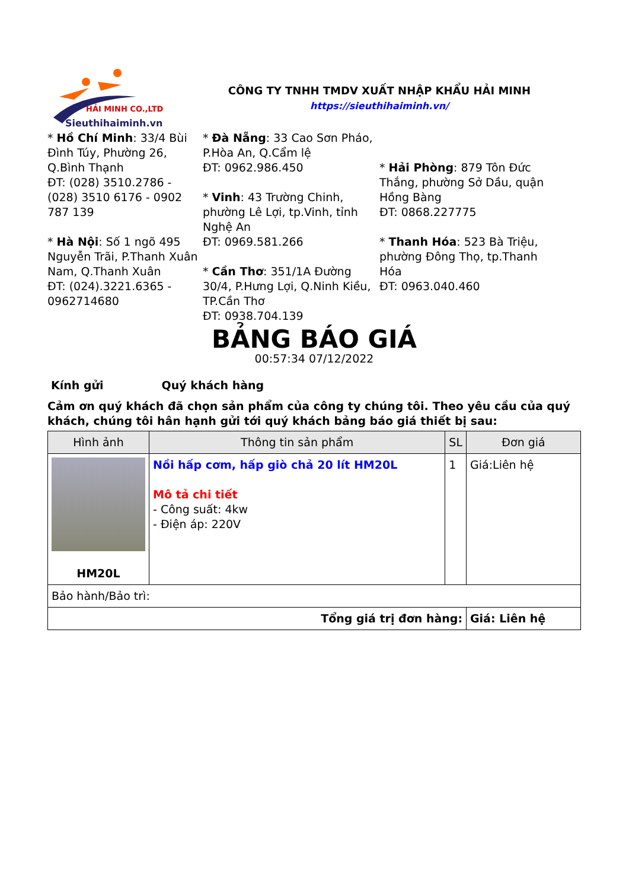HẢI MINH CO.,LTD
Sieuthihaiminh.vn
CÔNG TY TNHH TMDV XUẤT NHẬP KHẨU HẢI MINH
https://sieuthihaiminh.vn/
* Hồ Chí Minh: 33/4 Bùi Đình Túy, Phường 26, Q.Bình Thạnh
ĐT: (028) 3510.2786 - (028) 3510 6176 - 0902 787 139
* Hà Nội: Số 1 ngõ 495 Nguyễn Trãi, P.Thanh Xuân Nam, Q.Thanh Xuân
ĐT: (024).3221.6365 - 0962714680
* Đà Nẵng: 33 Cao Sơn Pháo, P.Hòa An, Q.Cẩm lệ
ĐT: 0962.986.450
* Vinh: 43 Trường Chinh, phường Lê Lợi, tp.Vinh, tỉnh Nghệ An
ĐT: 0969.581.266
* Cần Thơ: 351/1A Đường 30/4, P.Hưng Lợi, Q.Ninh Kiều, TP.Cần Thơ
ĐT: 0938.704.139
* Hải Phòng: 879 Tôn Đức Thắng, phường Sở Dầu, quận Hồng Bàng
ĐT: 0868.227775
* Thanh Hóa: 523 Bà Triệu, phường Đông Thọ, tp.Thanh Hóa
ĐT: 0963.040.460
BẢNG BÁO GIÁ
00:57:34 07/12/2022
Kính gửi Quý khách hàng
Cảm ơn quý khách đã chọn sản phẩm của công ty chúng tôi. Theo yêu cầu của quý khách, chúng tôi hân hạnh gửi tới quý khách bảng báo giá thiết bị sau:
| Hình ảnh | Thông tin sản phẩm | SL | Đơn giá |
| --- | --- | --- | --- |
| HM20L | Nồi hấp cơm, hấp giò chả 20 lít HM20L Mô tả chi tiết - Công suất: 4kw - Điện áp: 220V | 1 | Giá:Liên hệ |
| Bảo hành/Bảo trì: | | | |
| Tổng giá trị đơn hàng: | | | Giá: Liên hệ |